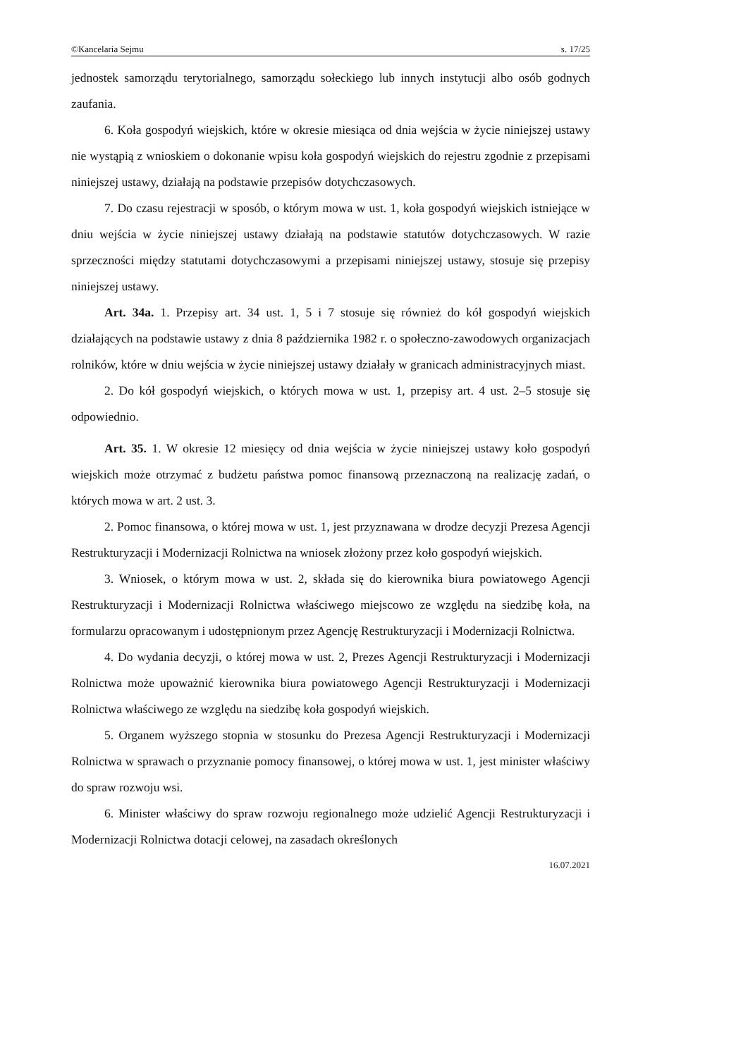©Kancelaria Sejmu s. 17/25
jednostek samorządu terytorialnego, samorządu sołeckiego lub innych instytucji albo osób godnych zaufania.
6. Koła gospodyń wiejskich, które w okresie miesiąca od dnia wejścia w życie niniejszej ustawy nie wystąpią z wnioskiem o dokonanie wpisu koła gospodyń wiejskich do rejestru zgodnie z przepisami niniejszej ustawy, działają na podstawie przepisów dotychczasowych.
7. Do czasu rejestracji w sposób, o którym mowa w ust. 1, koła gospodyń wiejskich istniejące w dniu wejścia w życie niniejszej ustawy działają na podstawie statutów dotychczasowych. W razie sprzeczności między statutami dotychczasowymi a przepisami niniejszej ustawy, stosuje się przepisy niniejszej ustawy.
Art. 34a. 1. Przepisy art. 34 ust. 1, 5 i 7 stosuje się również do kół gospodyń wiejskich działających na podstawie ustawy z dnia 8 października 1982 r. o społeczno-zawodowych organizacjach rolników, które w dniu wejścia w życie niniejszej ustawy działały w granicach administracyjnych miast.
2. Do kół gospodyń wiejskich, o których mowa w ust. 1, przepisy art. 4 ust. 2–5 stosuje się odpowiednio.
Art. 35. 1. W okresie 12 miesięcy od dnia wejścia w życie niniejszej ustawy koło gospodyń wiejskich może otrzymać z budżetu państwa pomoc finansową przeznaczoną na realizację zadań, o których mowa w art. 2 ust. 3.
2. Pomoc finansowa, o której mowa w ust. 1, jest przyznawana w drodze decyzji Prezesa Agencji Restrukturyzacji i Modernizacji Rolnictwa na wniosek złożony przez koło gospodyń wiejskich.
3. Wniosek, o którym mowa w ust. 2, składa się do kierownika biura powiatowego Agencji Restrukturyzacji i Modernizacji Rolnictwa właściwego miejscowo ze względu na siedzibę koła, na formularzu opracowanym i udostępnionym przez Agencję Restrukturyzacji i Modernizacji Rolnictwa.
4. Do wydania decyzji, o której mowa w ust. 2, Prezes Agencji Restrukturyzacji i Modernizacji Rolnictwa może upoważnić kierownika biura powiatowego Agencji Restrukturyzacji i Modernizacji Rolnictwa właściwego ze względu na siedzibę koła gospodyń wiejskich.
5. Organem wyższego stopnia w stosunku do Prezesa Agencji Restrukturyzacji i Modernizacji Rolnictwa w sprawach o przyznanie pomocy finansowej, o której mowa w ust. 1, jest minister właściwy do spraw rozwoju wsi.
6. Minister właściwy do spraw rozwoju regionalnego może udzielić Agencji Restrukturyzacji i Modernizacji Rolnictwa dotacji celowej, na zasadach określonych
16.07.2021